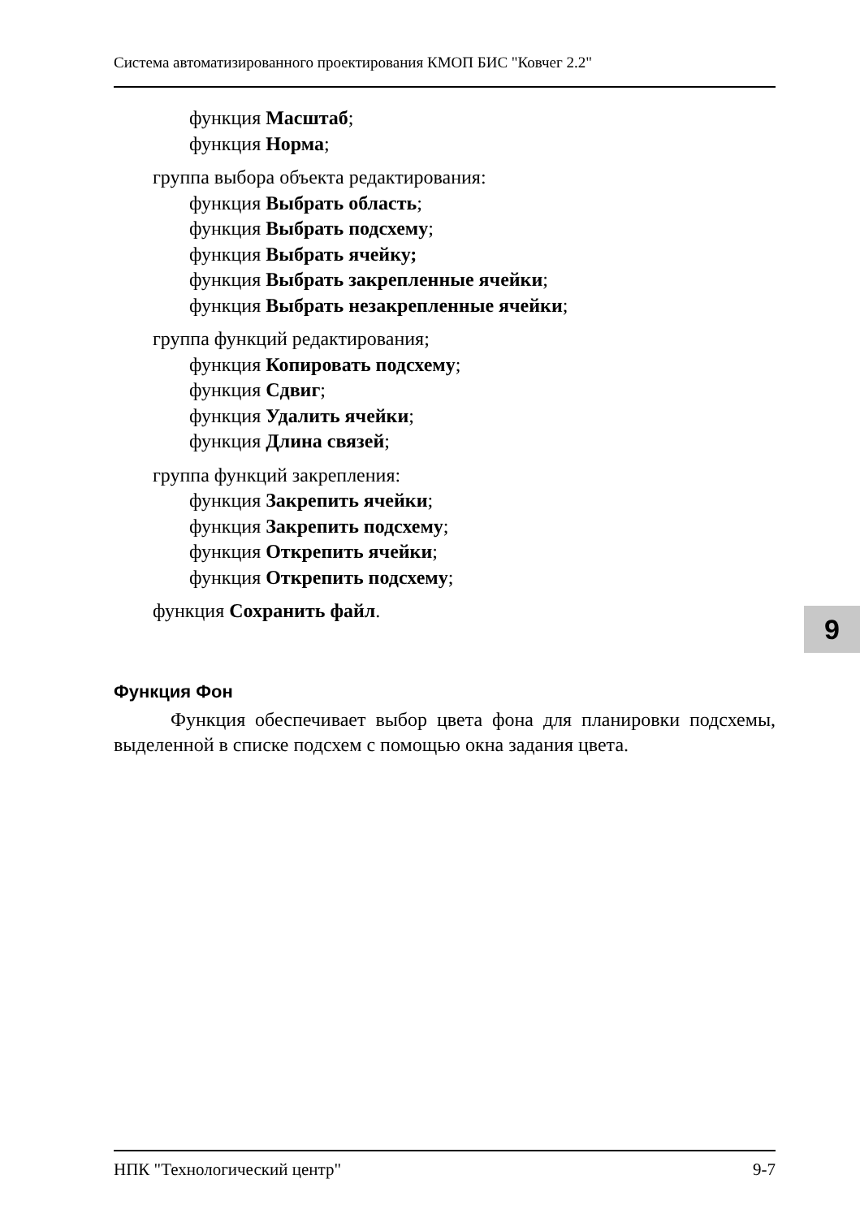Система автоматизированного проектирования КМОП БИС "Ковчег 2.2"
функция Масштаб;
функция Норма;
группа выбора объекта редактирования:
функция Выбрать область;
функция Выбрать подсхему;
функция Выбрать ячейку;
функция Выбрать закрепленные ячейки;
функция Выбрать незакрепленные ячейки;
группа функций редактирования;
функция Копировать подсхему;
функция Сдвиг;
функция Удалить ячейки;
функция Длина связей;
группа функций закрепления:
функция Закрепить ячейки;
функция Закрепить подсхему;
функция Открепить ячейки;
функция Открепить подсхему;
функция Сохранить файл.
Функция Фон
Функция обеспечивает выбор цвета фона для планировки подсхемы, выделенной в списке подсхем с помощью окна задания цвета.
9
НПК "Технологический центр" 9-7